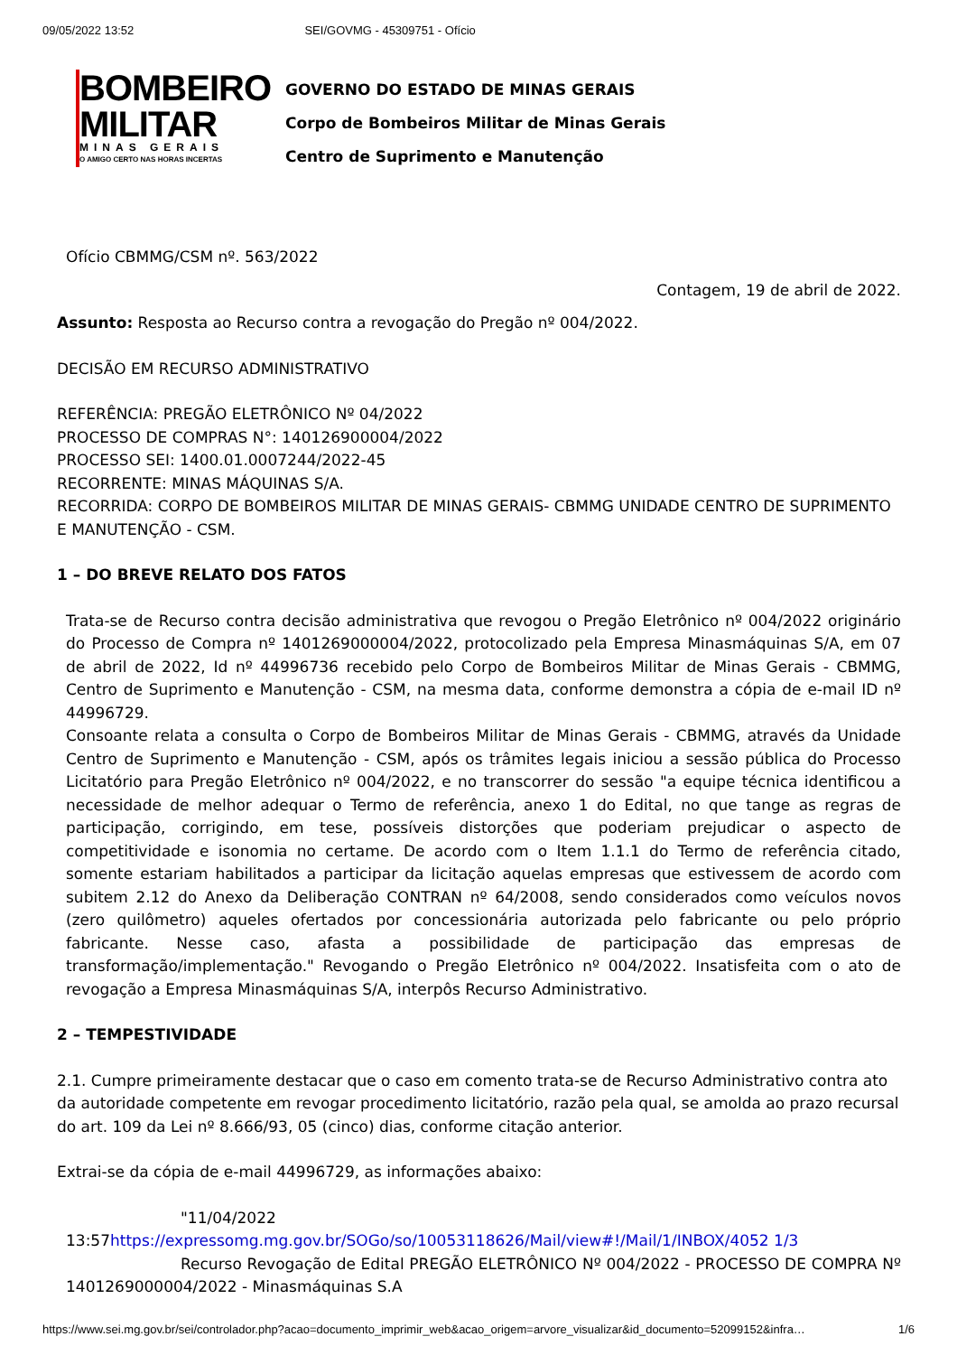09/05/2022 13:52 SEI/GOVMG - 45309751 - Ofício
BOMBEIRO
MILITAR
MINAS GERAIS
O AMIGO CERTO NAS HORAS INCERTAS
GOVERNO DO ESTADO DE MINAS GERAIS
Corpo de Bombeiros Militar de Minas Gerais
Centro de Suprimento e Manutenção
Ofício CBMMG/CSM nº. 563/2022
Contagem, 19 de abril de 2022.
Assunto: Resposta ao Recurso contra a revogação do Pregão nº 004/2022.
DECISÃO EM RECURSO ADMINISTRATIVO
REFERÊNCIA: PREGÃO ELETRÔNICO Nº 04/2022
PROCESSO DE COMPRAS N°: 140126900004/2022
PROCESSO SEI: 1400.01.0007244/2022-45
RECORRENTE: MINAS MÁQUINAS S/A.
RECORRIDA: CORPO DE BOMBEIROS MILITAR DE MINAS GERAIS- CBMMG UNIDADE CENTRO DE SUPRIMENTO E MANUTENÇÃO - CSM.
1 – DO BREVE RELATO DOS FATOS
Trata-se de Recurso contra decisão administrativa que revogou o Pregão Eletrônico nº 004/2022 originário do Processo de Compra nº 1401269000004/2022, protocolizado pela Empresa Minasmáquinas S/A, em 07 de abril de 2022, Id nº 44996736 recebido pelo Corpo de Bombeiros Militar de Minas Gerais - CBMMG, Centro de Suprimento e Manutenção - CSM, na mesma data, conforme demonstra a cópia de e-mail ID nº 44996729.
Consoante relata a consulta o Corpo de Bombeiros Militar de Minas Gerais - CBMMG, através da Unidade Centro de Suprimento e Manutenção - CSM, após os trâmites legais iniciou a sessão pública do Processo Licitatório para Pregão Eletrônico nº 004/2022, e no transcorrer do sessão "a equipe técnica identificou a necessidade de melhor adequar o Termo de referência, anexo 1 do Edital, no que tange as regras de participação, corrigindo, em tese, possíveis distorções que poderiam prejudicar o aspecto de competitividade e isonomia no certame. De acordo com o Item 1.1.1 do Termo de referência citado, somente estariam habilitados a participar da licitação aquelas empresas que estivessem de acordo com subitem 2.12 do Anexo da Deliberação CONTRAN nº 64/2008, sendo considerados como veículos novos (zero quilômetro) aqueles ofertados por concessionária autorizada pelo fabricante ou pelo próprio fabricante. Nesse caso, afasta a possibilidade de participação das empresas de transformação/implementação." Revogando o Pregão Eletrônico nº 004/2022. Insatisfeita com o ato de revogação a Empresa Minasmáquinas S/A, interpôs Recurso Administrativo.
2 – TEMPESTIVIDADE
2.1. Cumpre primeiramente destacar que o caso em comento trata-se de Recurso Administrativo contra ato da autoridade competente em revogar procedimento licitatório, razão pela qual, se amolda ao prazo recursal do art. 109 da Lei nº 8.666/93, 05 (cinco) dias, conforme citação anterior.
Extrai-se da cópia de e-mail 44996729, as informações abaixo:
"11/04/2022
13:57https://expressomg.mg.gov.br/SOGo/so/10053118626/Mail/view#!/Mail/1/INBOX/4052 1/3
Recurso Revogação de Edital PREGÃO ELETRÔNICO Nº 004/2022 - PROCESSO DE COMPRA Nº 1401269000004/2022 - Minasmáquinas S.A
https://www.sei.mg.gov.br/sei/controlador.php?acao=documento_imprimir_web&acao_origem=arvore_visualizar&id_documento=52099152&infra… 1/6